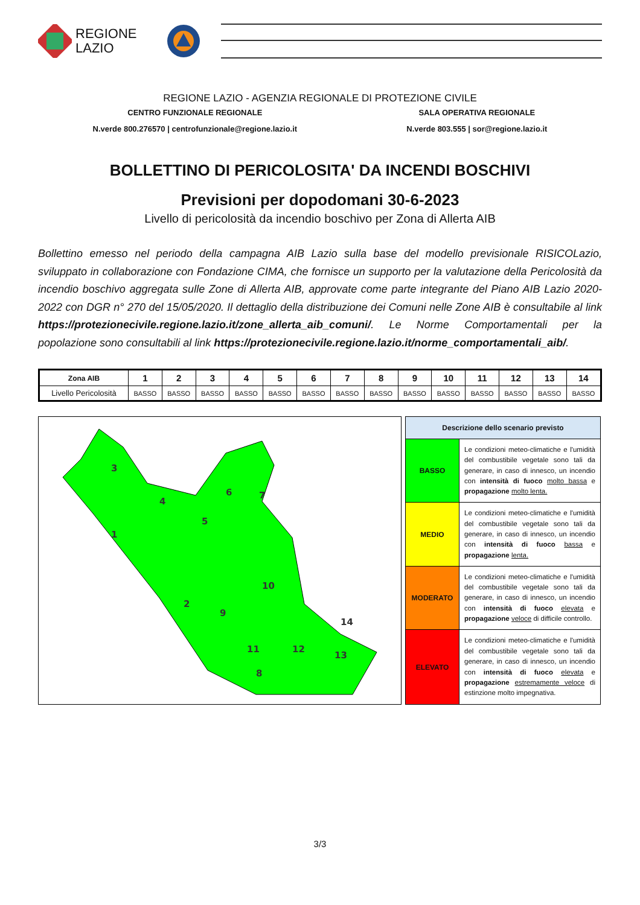REGIONE
LAZIO
REGIONE LAZIO - AGENZIA REGIONALE DI PROTEZIONE CIVILE
CENTRO FUNZIONALE REGIONALE
N.verde 800.276570 | centrofunzionale@regione.lazio.it
SALA OPERATIVA REGIONALE
N.verde 803.555 | sor@regione.lazio.it
BOLLETTINO DI PERICOLOSITA' DA INCENDI BOSCHIVI
Previsioni per dopodomani 30-6-2023
Livello di pericolosità da incendio boschivo per Zona di Allerta AIB
Bollettino emesso nel periodo della campagna AIB Lazio sulla base del modello previsionale RISICOLazio, sviluppato in collaborazione con Fondazione CIMA, che fornisce un supporto per la valutazione della Pericolosità da incendio boschivo aggregata sulle Zone di Allerta AIB, approvate come parte integrante del Piano AIB Lazio 2020-2022 con DGR n° 270 del 15/05/2020. Il dettaglio della distribuzione dei Comuni nelle Zone AIB è consultabile al link https://protezionecivile.regione.lazio.it/zone_allerta_aib_comuni/. Le Norme Comportamentali per la popolazione sono consultabili al link https://protezionecivile.regione.lazio.it/norme_comportamentali_aib/.
| Zona AIB | 1 | 2 | 3 | 4 | 5 | 6 | 7 | 8 | 9 | 10 | 11 | 12 | 13 | 14 |
| --- | --- | --- | --- | --- | --- | --- | --- | --- | --- | --- | --- | --- | --- | --- |
| Livello Pericolosità | BASSO | BASSO | BASSO | BASSO | BASSO | BASSO | BASSO | BASSO | BASSO | BASSO | BASSO | BASSO | BASSO | BASSO |
3
4
1
5
6
7
2
10
9
11
12
14
13
8
| Descrizione dello scenario previsto | |
| --- | --- |
| BASSO | Le condizioni meteo-climatiche e l'umidità del combustibile vegetale sono tali da generare, in caso di innesco, un incendio con intensità di fuoco molto bassa e propagazione molto lenta. |
| MEDIO | Le condizioni meteo-climatiche e l'umidità del combustibile vegetale sono tali da generare, in caso di innesco, un incendio con intensità di fuoco bassa e propagazione lenta. |
| MODERATO | Le condizioni meteo-climatiche e l'umidità del combustibile vegetale sono tali da generare, in caso di innesco, un incendio con intensità di fuoco elevata e propagazione veloce di difficile controllo. |
| ELEVATO | Le condizioni meteo-climatiche e l'umidità del combustibile vegetale sono tali da generare, in caso di innesco, un incendio con intensità di fuoco elevata e propagazione estremamente veloce di estinzione molto impegnativa. |
3/3